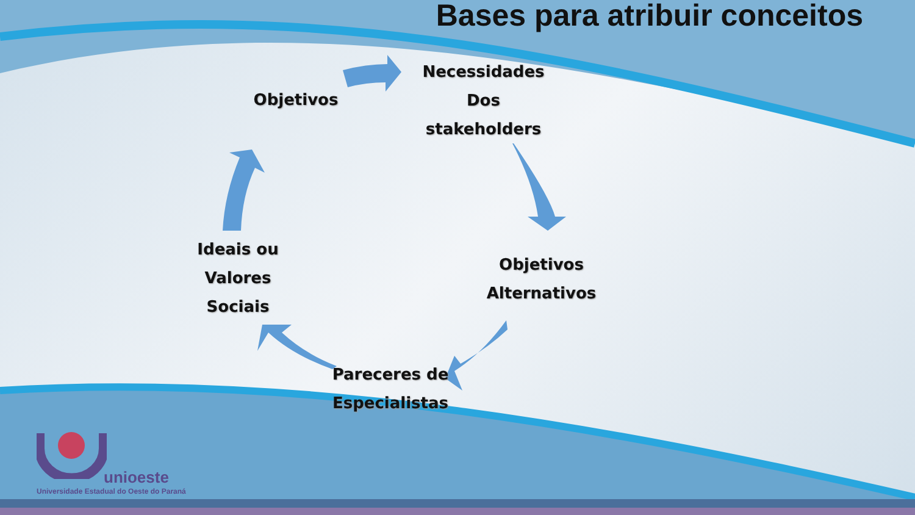Bases para atribuir conceitos
Objetivos
Necessidades
Dos
stakeholders
Objetivos
Alternativos
Pareceres de
Especialistas
Ideais ou
Valores
Sociais
unioeste
Universidade Estadual do Oeste do Paraná